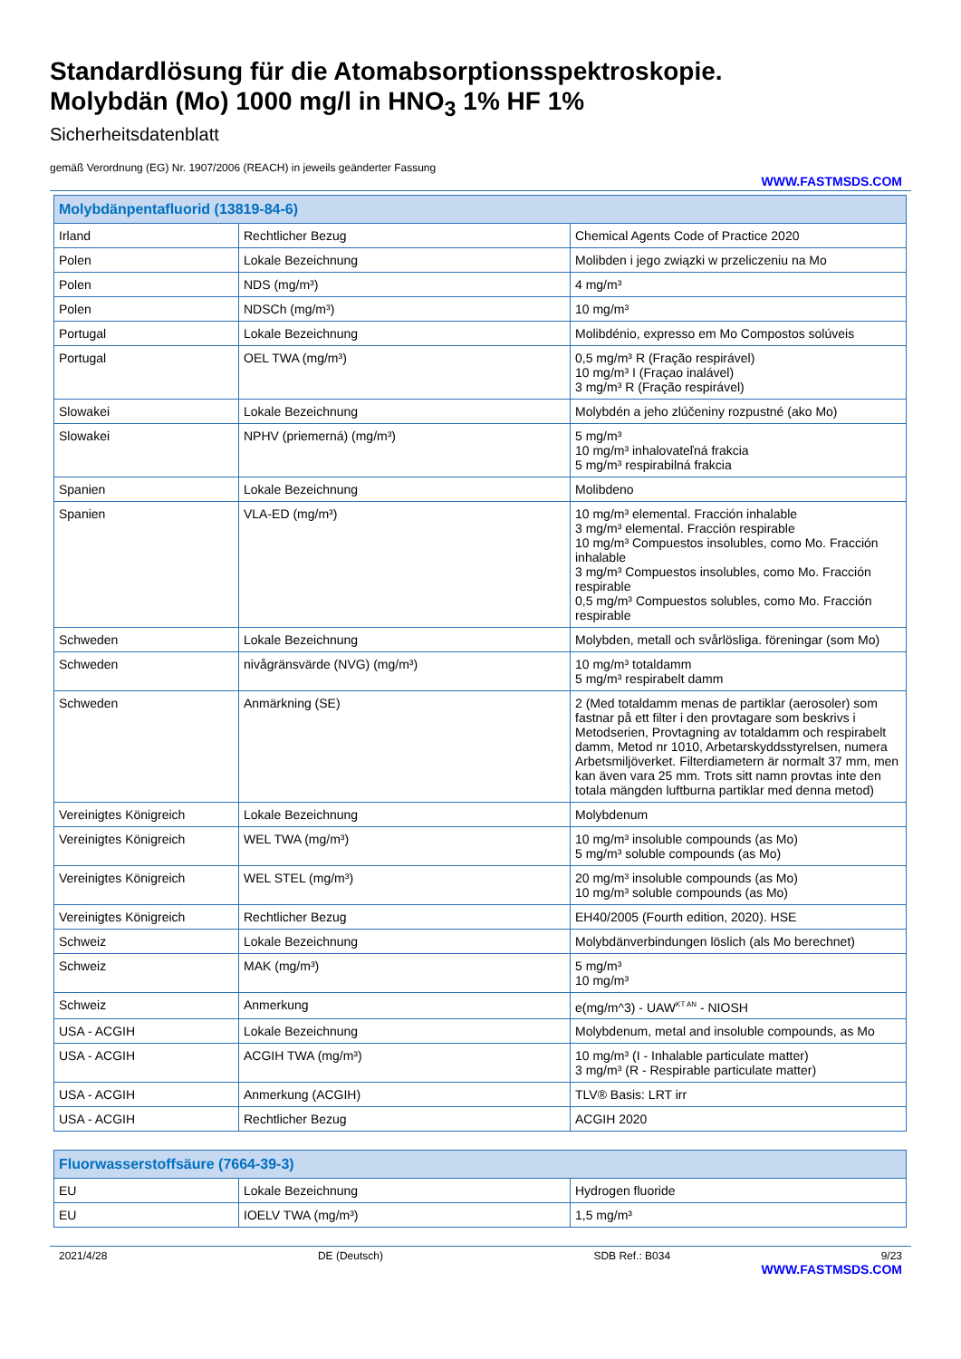Standardlösung für die Atomabsorptionsspektroskopie.
Molybdän (Mo) 1000 mg/l in HNO<sub>3</sub> 1% HF 1%
Sicherheitsdatenblatt
gemäß Verordnung (EG) Nr. 1907/2006 (REACH) in jeweils geänderter Fassung
WWW.FASTMSDS.COM
| Molybdänpentafluorid (13819-84-6) | | |
| --- | --- | --- |
| Irland | Rechtlicher Bezug | Chemical Agents Code of Practice 2020 |
| Polen | Lokale Bezeichnung | Molibden i jego związki w przeliczeniu na Mo |
| Polen | NDS (mg/m³) | 4 mg/m³ |
| Polen | NDSCh (mg/m³) | 10 mg/m³ |
| Portugal | Lokale Bezeichnung | Molibdénio, expresso em Mo Compostos solúveis |
| Portugal | OEL TWA (mg/m³) | 0,5 mg/m³ R (Fração respirável) 10 mg/m³ I (Fraçao inalável) 3 mg/m³ R (Fração respirável) |
| Slowakei | Lokale Bezeichnung | Molybdén a jeho zlúčeniny rozpustné (ako Mo) |
| Slowakei | NPHV (priemerná) (mg/m³) | 5 mg/m³ 10 mg/m³ inhalovateľná frakcia 5 mg/m³ respirabilná frakcia |
| Spanien | Lokale Bezeichnung | Molibdeno |
| Spanien | VLA-ED (mg/m³) | 10 mg/m³ elemental. Fracción inhalable 3 mg/m³ elemental. Fracción respirable 10 mg/m³ Compuestos insolubles, como Mo. Fracción inhalable 3 mg/m³ Compuestos insolubles, como Mo. Fracción respirable 0,5 mg/m³ Compuestos solubles, como Mo. Fracción respirable |
| Schweden | Lokale Bezeichnung | Molybden, metall och svårlösliga. föreningar (som Mo) |
| Schweden | nivågränsvärde (NVG) (mg/m³) | 10 mg/m³ totaldamm 5 mg/m³ respirabelt damm |
| Schweden | Anmärkning (SE) | 2 (Med totaldamm menas de partiklar (aerosoler) som fastnar på ett filter i den provtagare som beskrivs i Metodserien, Provtagning av totaldamm och respirabelt damm, Metod nr 1010, Arbetarskyddsstyrelsen, numera Arbetsmiljöverket. Filterdiametern är normalt 37 mm, men kan även vara 25 mm. Trots sitt namn provtas inte den totala mängden luftburna partiklar med denna metod) |
| Vereinigtes Königreich | Lokale Bezeichnung | Molybdenum |
| Vereinigtes Königreich | WEL TWA (mg/m³) | 10 mg/m³ insoluble compounds (as Mo) 5 mg/m³ soluble compounds (as Mo) |
| Vereinigtes Königreich | WEL STEL (mg/m³) | 20 mg/m³ insoluble compounds (as Mo) 10 mg/m³ soluble compounds (as Mo) |
| Vereinigtes Königreich | Rechtlicher Bezug | EH40/2005 (Fourth edition, 2020). HSE |
| Schweiz | Lokale Bezeichnung | Molybdänverbindungen löslich (als Mo berechnet) |
| Schweiz | MAK (mg/m³) | 5 mg/m³ 10 mg/m³ |
| Schweiz | Anmerkung | e(mg/m^3) - UAW<sup>KT AN</sup> - NIOSH |
| USA - ACGIH | Lokale Bezeichnung | Molybdenum, metal and insoluble compounds, as Mo |
| USA - ACGIH | ACGIH TWA (mg/m³) | 10 mg/m³ (I - Inhalable particulate matter) 3 mg/m³ (R - Respirable particulate matter) |
| USA - ACGIH | Anmerkung (ACGIH) | TLV® Basis: LRT irr |
| USA - ACGIH | Rechtlicher Bezug | ACGIH 2020 |
| Fluorwasserstoffsäure (7664-39-3) | | |
| --- | --- | --- |
| EU | Lokale Bezeichnung | Hydrogen fluoride |
| EU | IOELV TWA (mg/m³) | 1,5 mg/m³ |
2021/4/28 DE (Deutsch) SDB Ref.: B034 9/23
WWW.FASTMSDS.COM